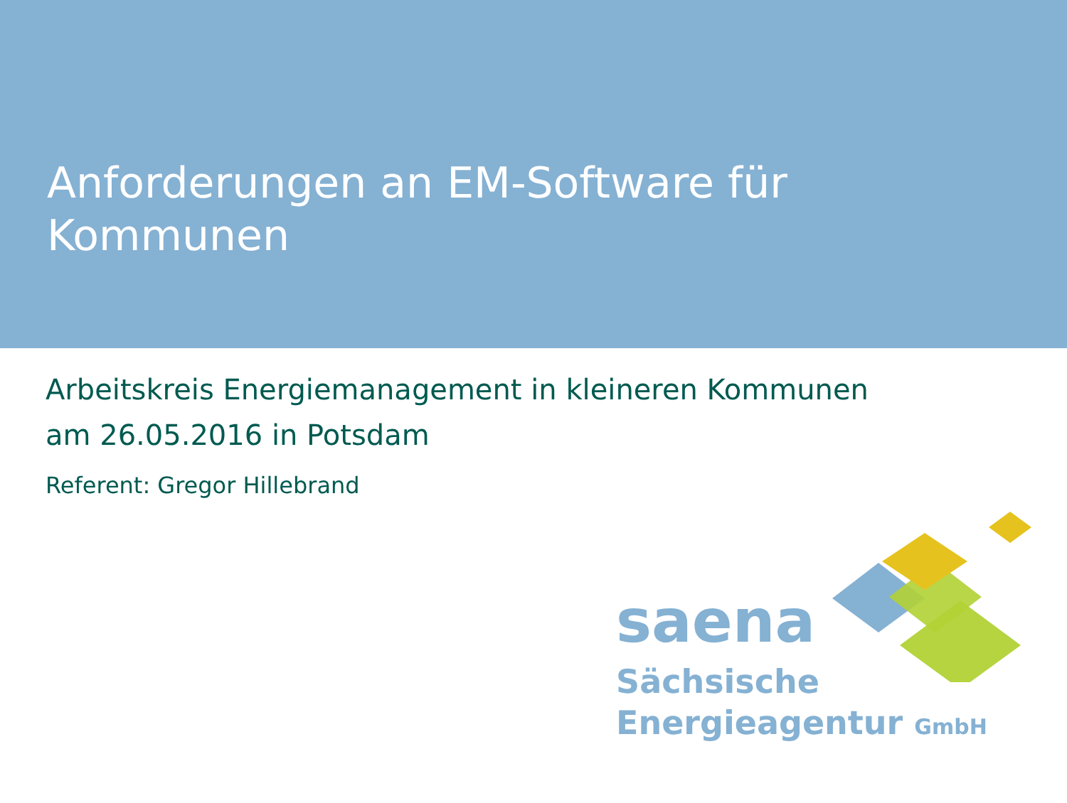Anforderungen an EM-Software für Kommunen
Arbeitskreis Energiemanagement in kleineren Kommunen
am 26.05.2016 in Potsdam
Referent: Gregor Hillebrand
saena
Sächsische
Energieagentur GmbH